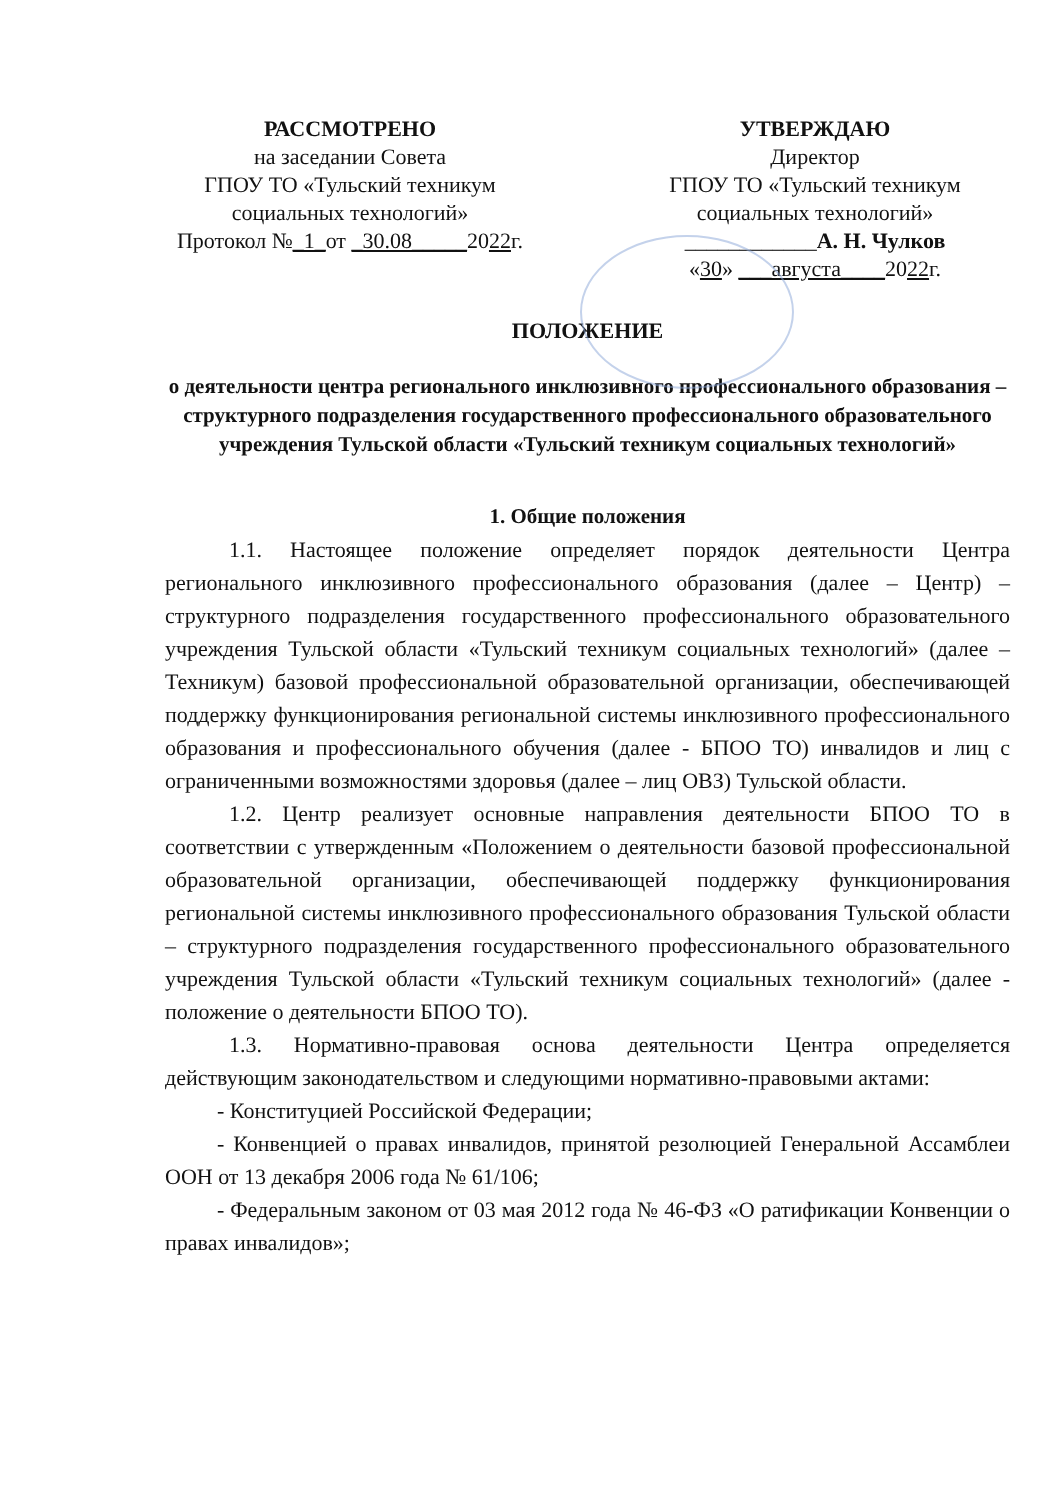РАССМОТРЕНО
на заседании Совета
ГПОУ ТО «Тульский техникум социальных технологий»
Протокол №_1_от _30.08_____2022г.
УТВЕРЖДАЮ
Директор
ГПОУ ТО «Тульский техникум социальных технологий»
____________А. Н. Чулков
«30» ___августа____2022г.
ПОЛОЖЕНИЕ
о деятельности центра регионального инклюзивного профессионального образования – структурного подразделения государственного профессионального образовательного учреждения Тульской области «Тульский техникум социальных технологий»
1. Общие положения
1.1. Настоящее положение определяет порядок деятельности Центра регионального инклюзивного профессионального образования (далее – Центр) – структурного подразделения государственного профессионального образовательного учреждения Тульской области «Тульский техникум социальных технологий» (далее – Техникум) базовой профессиональной образовательной организации, обеспечивающей поддержку функционирования региональной системы инклюзивного профессионального образования и профессионального обучения (далее - БПОО ТО) инвалидов и лиц с ограниченными возможностями здоровья (далее – лиц ОВЗ) Тульской области.
1.2. Центр реализует основные направления деятельности БПОО ТО в соответствии с утвержденным «Положением о деятельности базовой профессиональной образовательной организации, обеспечивающей поддержку функционирования региональной системы инклюзивного профессионального образования Тульской области – структурного подразделения государственного профессионального образовательного учреждения Тульской области «Тульский техникум социальных технологий» (далее - положение о деятельности БПОО ТО).
1.3. Нормативно-правовая основа деятельности Центра определяется действующим законодательством и следующими нормативно-правовыми актами:
- Конституцией Российской Федерации;
- Конвенцией о правах инвалидов, принятой резолюцией Генеральной Ассамблеи ООН от 13 декабря 2006 года № 61/106;
- Федеральным законом от 03 мая 2012 года № 46-ФЗ «О ратификации Конвенции о правах инвалидов»;